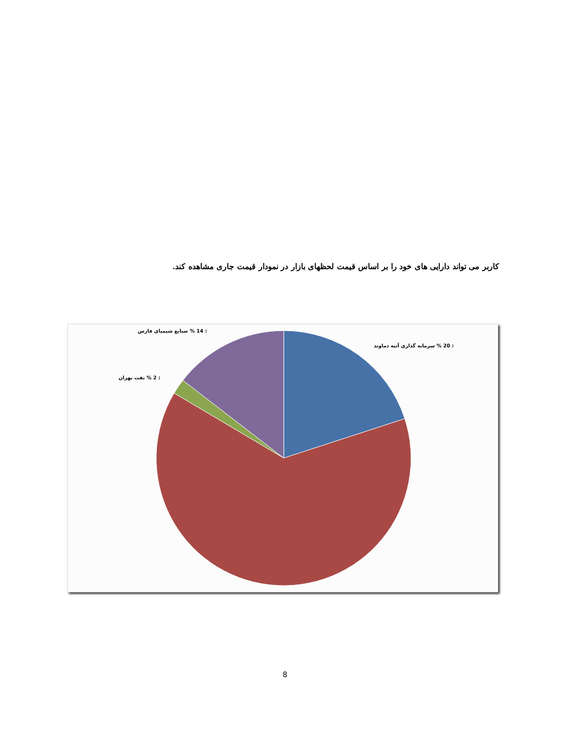کاربر می تواند دارایی های خود را بر اساس قیمت لحظهای بازار در نمودار قیمت جاری مشاهده کند.
: 14 % صنايع شيمياي فارس
: 20 % سرمايه گذاري آتيه دماوند
: 2 % نفت بهران
8